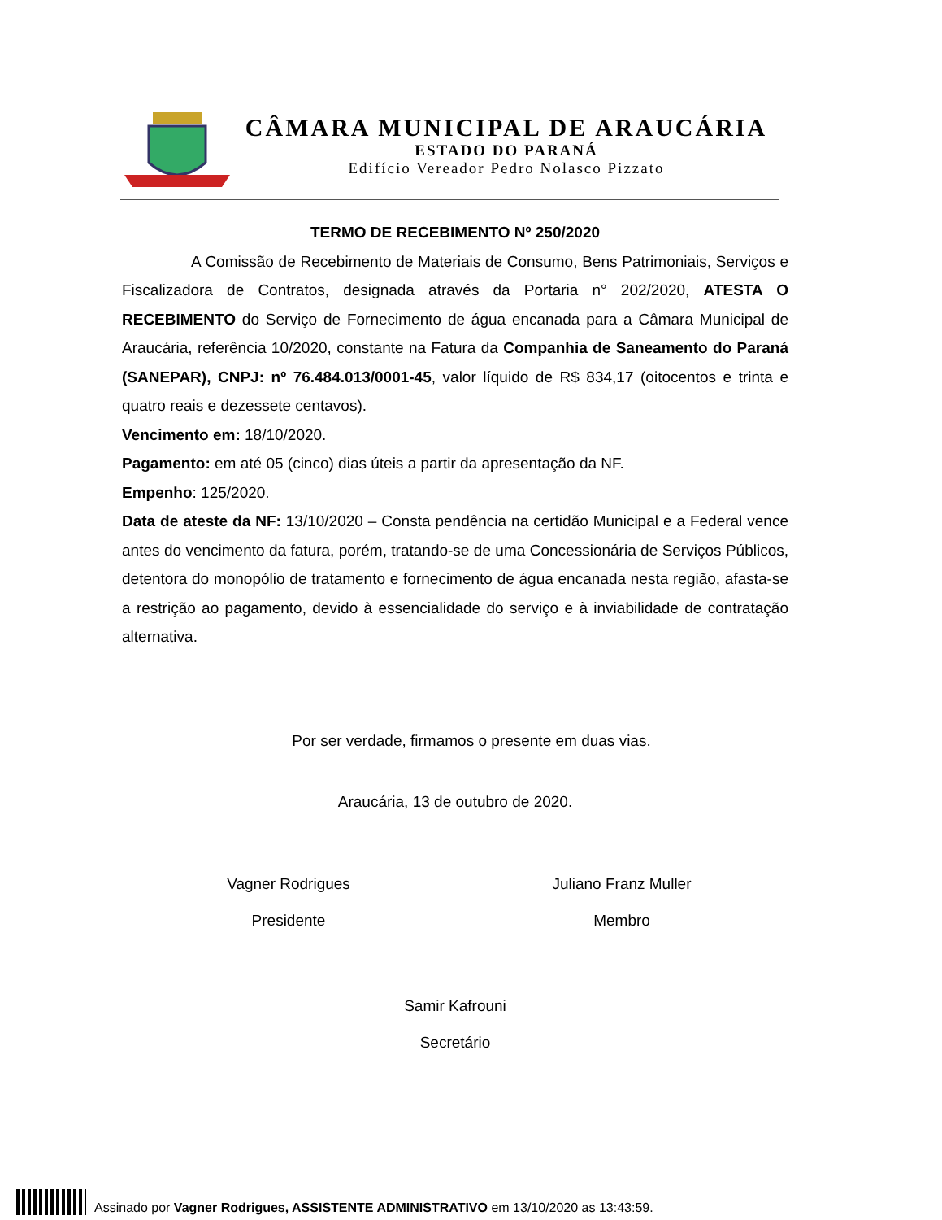CÂMARA MUNICIPAL DE ARAUCÁRIA
ESTADO DO PARANÁ
Edifício Vereador Pedro Nolasco Pizzato
TERMO DE RECEBIMENTO Nº 250/2020
A Comissão de Recebimento de Materiais de Consumo, Bens Patrimoniais, Serviços e Fiscalizadora de Contratos, designada através da Portaria n° 202/2020, ATESTA O RECEBIMENTO do Serviço de Fornecimento de água encanada para a Câmara Municipal de Araucária, referência 10/2020, constante na Fatura da Companhia de Saneamento do Paraná (SANEPAR), CNPJ: nº 76.484.013/0001-45, valor líquido de R$ 834,17 (oitocentos e trinta e quatro reais e dezessete centavos).
Vencimento em: 18/10/2020.
Pagamento: em até 05 (cinco) dias úteis a partir da apresentação da NF.
Empenho: 125/2020.
Data de ateste da NF: 13/10/2020 – Consta pendência na certidão Municipal e a Federal vence antes do vencimento da fatura, porém, tratando-se de uma Concessionária de Serviços Públicos, detentora do monopólio de tratamento e fornecimento de água encanada nesta região, afasta-se a restrição ao pagamento, devido à essencialidade do serviço e à inviabilidade de contratação alternativa.
Por ser verdade, firmamos o presente em duas vias.
Araucária, 13 de outubro de 2020.
Vagner Rodrigues
Presidente
Juliano Franz Muller
Membro
Samir Kafrouni
Secretário
Assinado por Vagner Rodrigues, ASSISTENTE ADMINISTRATIVO em 13/10/2020 as 13:43:59.